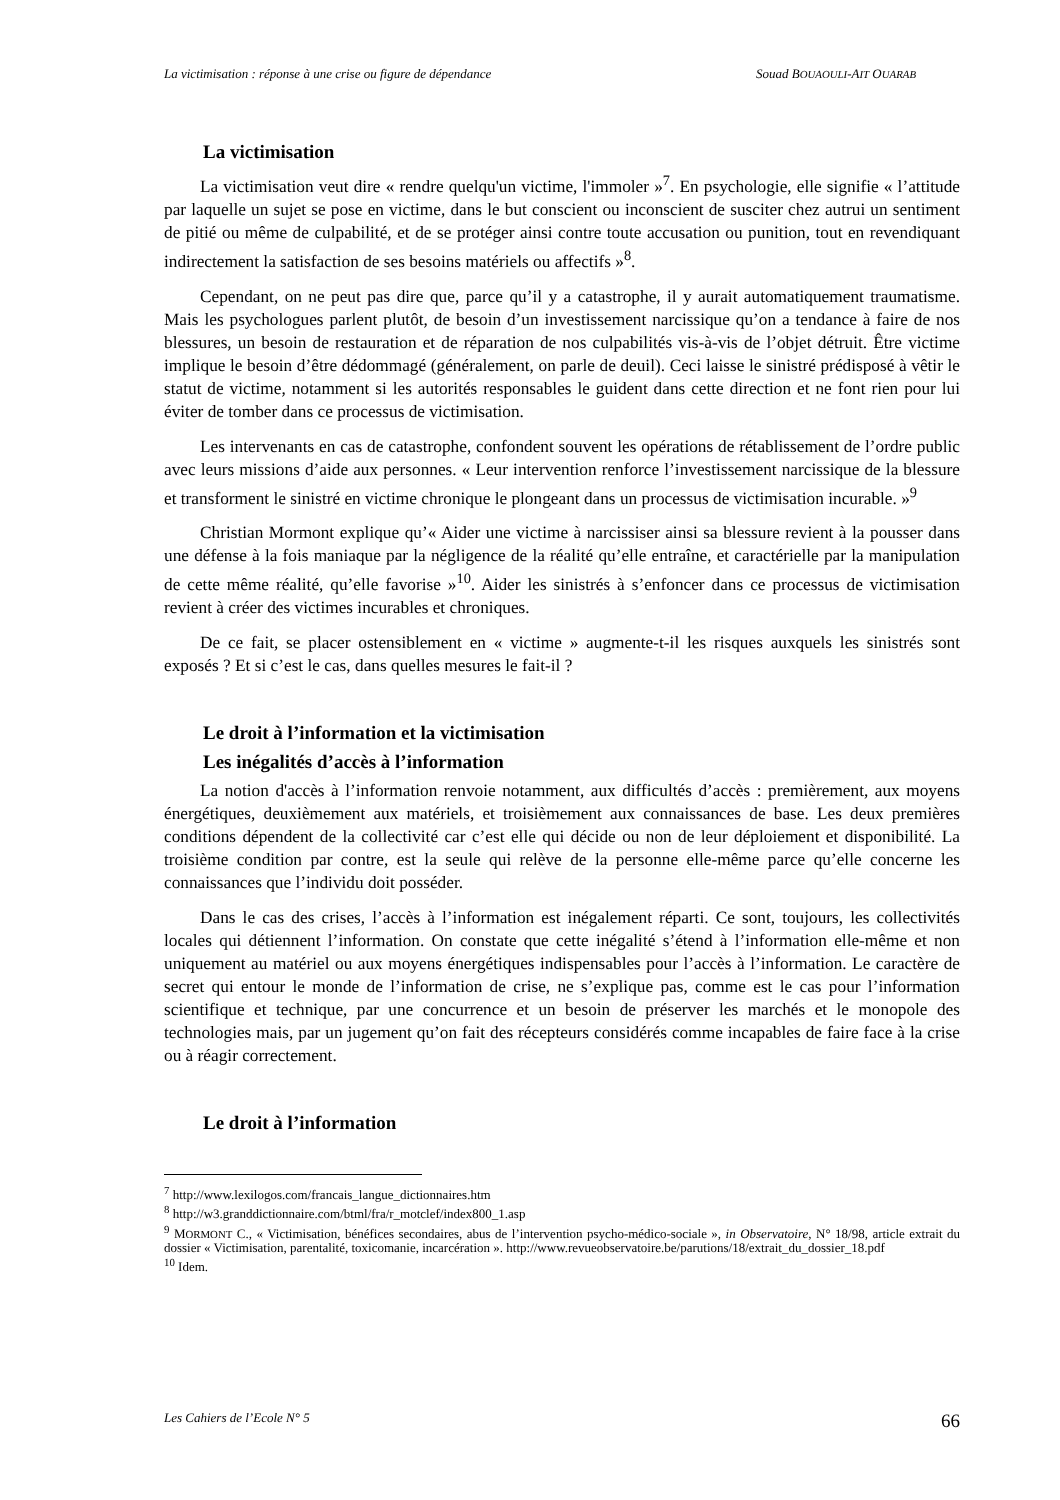La victimisation : réponse à une crise ou figure de dépendance Souad BOUAOULI-AIT OUARAB
La victimisation
La victimisation veut dire « rendre quelqu'un victime, l'immoler »<sup>7</sup>. En psychologie, elle signifie « l’attitude par laquelle un sujet se pose en victime, dans le but conscient ou inconscient de susciter chez autrui un sentiment de pitié ou même de culpabilité, et de se protéger ainsi contre toute accusation ou punition, tout en revendiquant indirectement la satisfaction de ses besoins matériels ou affectifs »<sup>8</sup>.
Cependant, on ne peut pas dire que, parce qu’il y a catastrophe, il y aurait automatiquement traumatisme. Mais les psychologues parlent plutôt, de besoin d’un investissement narcissique qu’on a tendance à faire de nos blessures, un besoin de restauration et de réparation de nos culpabilités vis-à-vis de l’objet détruit. Être victime implique le besoin d’être dédommagé (généralement, on parle de deuil). Ceci laisse le sinistré prédisposé à vêtir le statut de victime, notamment si les autorités responsables le guident dans cette direction et ne font rien pour lui éviter de tomber dans ce processus de victimisation.
Les intervenants en cas de catastrophe, confondent souvent les opérations de rétablissement de l’ordre public avec leurs missions d’aide aux personnes. « Leur intervention renforce l’investissement narcissique de la blessure et transforment le sinistré en victime chronique le plongeant dans un processus de victimisation incurable. »<sup>9</sup>
Christian Mormont explique qu’« Aider une victime à narcissiser ainsi sa blessure revient à la pousser dans une défense à la fois maniaque par la négligence de la réalité qu’elle entraîne, et caractérielle par la manipulation de cette même réalité, qu’elle favorise »<sup>10</sup>. Aider les sinistrés à s’enfoncer dans ce processus de victimisation revient à créer des victimes incurables et chroniques.
De ce fait, se placer ostensiblement en « victime » augmente-t-il les risques auxquels les sinistrés sont exposés ? Et si c’est le cas, dans quelles mesures le fait-il ?
Le droit à l’information et la victimisation
Les inégalités d’accès à l’information
La notion d'accès à l’information renvoie notamment, aux difficultés d’accès : premièrement, aux moyens énergétiques, deuxièmement aux matériels, et troisièmement aux connaissances de base. Les deux premières conditions dépendent de la collectivité car c’est elle qui décide ou non de leur déploiement et disponibilité. La troisième condition par contre, est la seule qui relève de la personne elle-même parce qu’elle concerne les connaissances que l’individu doit posséder.
Dans le cas des crises, l’accès à l’information est inégalement réparti. Ce sont, toujours, les collectivités locales qui détiennent l’information. On constate que cette inégalité s’étend à l’information elle-même et non uniquement au matériel ou aux moyens énergétiques indispensables pour l’accès à l’information. Le caractère de secret qui entour le monde de l’information de crise, ne s’explique pas, comme est le cas pour l’information scientifique et technique, par une concurrence et un besoin de préserver les marchés et le monopole des technologies mais, par un jugement qu’on fait des récepteurs considérés comme incapables de faire face à la crise ou à réagir correctement.
Le droit à l’information
<sup>7</sup> http://www.lexilogos.com/francais_langue_dictionnaires.htm
<sup>8</sup> http://w3.granddictionnaire.com/btml/fra/r_motclef/index800_1.asp
<sup>9</sup> MORMONT C., « Victimisation, bénéfices secondaires, abus de l’intervention psycho-médico-sociale », in Observatoire, N° 18/98, article extrait du dossier « Victimisation, parentalité, toxicomanie, incarcération ». http://www.revueobservatoire.be/parutions/18/extrait_du_dossier_18.pdf
<sup>10</sup> Idem.
Les Cahiers de l’Ecole N° 5 66